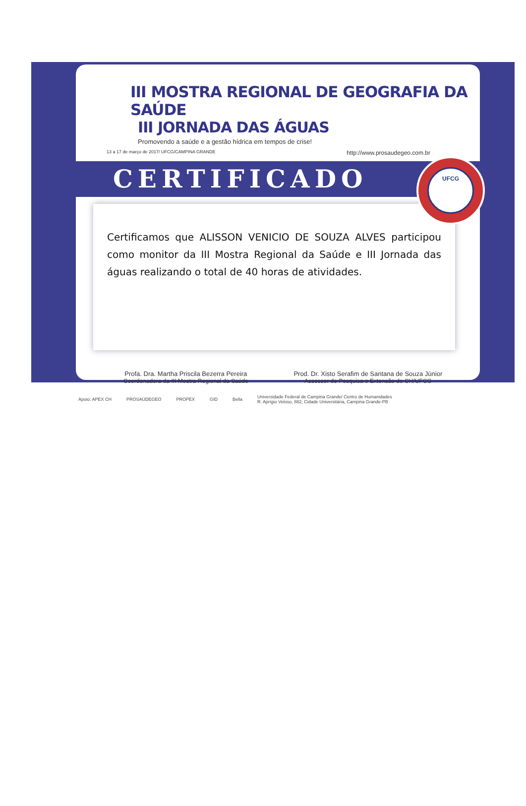III MOSTRA REGIONAL DE GEOGRAFIA DA SAÚDE
III JORNADA DAS ÁGUAS
Promovendo a saúde e a gestão hídrica em tempos de crise!
13 a 17 de março de 2017/ UFCG/CAMPINA GRANDE http://www.prosaudegeo.com.br
CERTIFICADO
Certificamos que ALISSON VENICIO DE SOUZA ALVES participou como monitor da III Mostra Regional da Saúde e III Jornada das águas realizando o total de 40 horas de atividades.
Profa. Dra. Martha Priscila Bezerra Pereira
Coordenadora da III Mostra Regional da Saúde
Prod. Dr. Xisto Serafim de Santana de Souza Júnior
Assessor de Pesquisa e Extensão do CH/UFCG
Apoio: APEX CH PROSAÚDEGEO PROPEX GID Bella Universidade Federal de Campina Grande/ Centro de Humanidades
R. Aprígio Veloso, 882, Cidade Universitária, Campina Grande-PB
UFCG